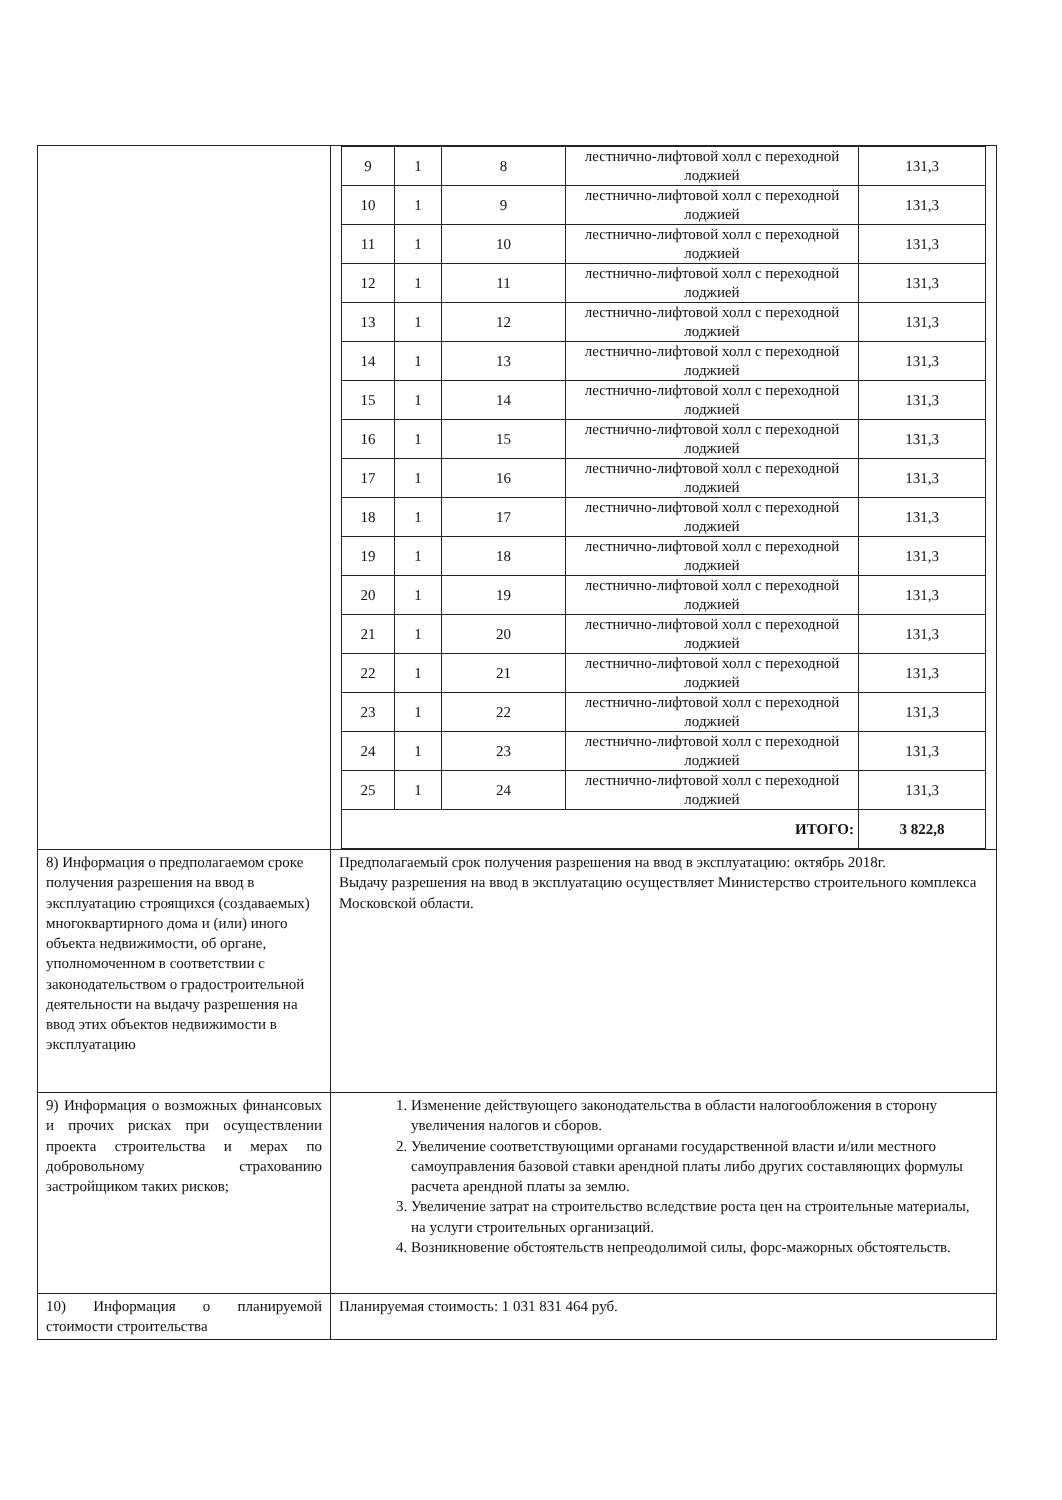| | / 9 / 1 / 8 / лестнично-лифтовой холл с переходной лоджией / 131,3 / / 10 / 1 / 9 / лестнично-лифтовой холл с переходной лоджией / 131,3 / / 11 / 1 / 10 / лестнично-лифтовой холл с переходной лоджией / 131,3 / / 12 / 1 / 11 / лестнично-лифтовой холл с переходной лоджией / 131,3 / / 13 / 1 / 12 / лестнично-лифтовой холл с переходной лоджией / 131,3 / / 14 / 1 / 13 / лестнично-лифтовой холл с переходной лоджией / 131,3 / / 15 / 1 / 14 / лестнично-лифтовой холл с переходной лоджией / 131,3 / / 16 / 1 / 15 / лестнично-лифтовой холл с переходной лоджией / 131,3 / / 17 / 1 / 16 / лестнично-лифтовой холл с переходной лоджией / 131,3 / / 18 / 1 / 17 / лестнично-лифтовой холл с переходной лоджией / 131,3 / / 19 / 1 / 18 / лестнично-лифтовой холл с переходной лоджией / 131,3 / / 20 / 1 / 19 / лестнично-лифтовой холл с переходной лоджией / 131,3 / / 21 / 1 / 20 / лестнично-лифтовой холл с переходной лоджией / 131,3 / / 22 / 1 / 21 / лестнично-лифтовой холл с переходной лоджией / 131,3 / / 23 / 1 / 22 / лестнично-лифтовой холл с переходной лоджией / 131,3 / / 24 / 1 / 23 / лестнично-лифтовой холл с переходной лоджией / 131,3 / / 25 / 1 / 24 / лестнично-лифтовой холл с переходной лоджией / 131,3 / / ИТОГО: / / / / 3 822,8 / |
| 8) Информация о предполагаемом сроке получения разрешения на ввод в эксплуатацию строящихся (создаваемых) многоквартирного дома и (или) иного объекта недвижимости, об органе, уполномоченном в соответствии с законодательством о градостроительной деятельности на выдачу разрешения на ввод этих объектов недвижимости в эксплуатацию | Предполагаемый срок получения разрешения на ввод в эксплуатацию: октябрь 2018г. Выдачу разрешения на ввод в эксплуатацию осуществляет Министерство строительного комплекса Московской области. |
| 9) Информация о возможных финансовых и прочих рисках при осуществлении проекта строительства и мерах по добровольному страхованию застройщиком таких рисков; | 1. Изменение действующего законодательства в области налогообложения в сторону увеличения налогов и сборов. 2. Увеличение соответствующими органами государственной власти и/или местного самоуправления базовой ставки арендной платы либо других составляющих формулы расчета арендной платы за землю. 3. Увеличение затрат на строительство вследствие роста цен на строительные материалы, на услуги строительных организаций. 4. Возникновение обстоятельств непреодолимой силы, форс-мажорных обстоятельств. |
| 10) Информация о планируемой стоимости строительства | Планируемая стоимость: 1 031 831 464 руб. |